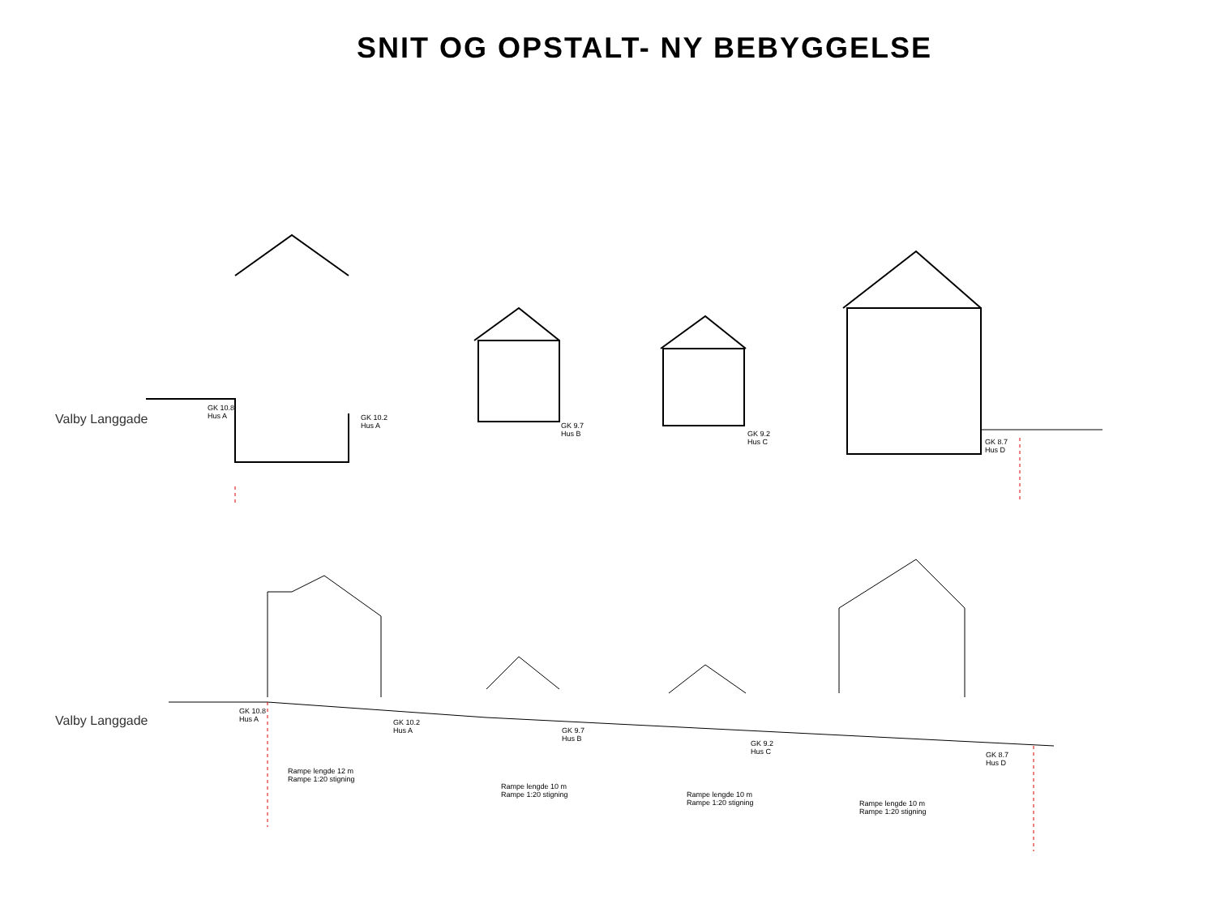SNIT OG OPSTALT- NY BEBYGGELSE
Valby Langgade
GK 10.8
Hus A
GK 10.2
Hus A
GK 9.7
Hus B
GK 9.2
Hus C
GK 8.7
Hus D
Valby Langgade
GK 10.8
Hus A
GK 10.2
Hus A
GK 9.7
Hus B
GK 9.2
Hus C
GK 8.7
Hus D
Rampe lengde 12 m
Rampe 1:20 stigning
Rampe lengde 10 m
Rampe 1:20 stigning
Rampe lengde 10 m
Rampe 1:20 stigning
Rampe lengde 10 m
Rampe 1:20 stigning